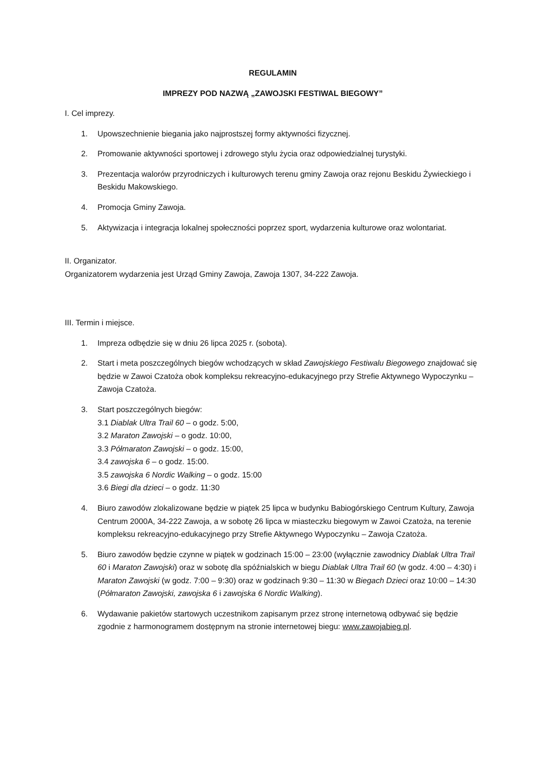REGULAMIN
IMPREZY POD NAZWĄ „ZAWOJSKI FESTIWAL BIEGOWY”
I. Cel imprezy.
1. Upowszechnienie biegania jako najprostszej formy aktywności fizycznej.
2. Promowanie aktywności sportowej i zdrowego stylu życia oraz odpowiedzialnej turystyki.
3. Prezentacja walorów przyrodniczych i kulturowych terenu gminy Zawoja oraz rejonu Beskidu Żywieckiego i Beskidu Makowskiego.
4. Promocja Gminy Zawoja.
5. Aktywizacja i integracja lokalnej społeczności poprzez sport, wydarzenia kulturowe oraz wolontariat.
II. Organizator.
Organizatorem wydarzenia jest Urząd Gminy Zawoja, Zawoja 1307, 34-222 Zawoja.
III. Termin i miejsce.
1. Impreza odbędzie się w dniu 26 lipca 2025 r. (sobota).
2. Start i meta poszczególnych biegów wchodzących w skład Zawojskiego Festiwalu Biegowego znajdować się będzie w Zawoi Czatoża obok kompleksu rekreacyjno-edukacyjnego przy Strefie Aktywnego Wypoczynku – Zawoja Czatoża.
3. Start poszczególnych biegów:
3.1 Diablak Ultra Trail 60 – o godz. 5:00,
3.2 Maraton Zawojski – o godz. 10:00,
3.3 Półmaraton Zawojski – o godz. 15:00,
3.4 zawojska 6 – o godz. 15:00.
3.5 zawojska 6 Nordic Walking – o godz. 15:00
3.6 Biegi dla dzieci – o godz. 11:30
4. Biuro zawodów zlokalizowane będzie w piątek 25 lipca w budynku Babiogórskiego Centrum Kultury, Zawoja Centrum 2000A, 34-222 Zawoja, a w sobotę 26 lipca w miasteczku biegowym w Zawoi Czatoża, na terenie kompleksu rekreacyjno-edukacyjnego przy Strefie Aktywnego Wypoczynku – Zawoja Czatoża.
5. Biuro zawodów będzie czynne w piątek w godzinach 15:00 – 23:00 (wyłącznie zawodnicy Diablak Ultra Trail 60 i Maraton Zawojski) oraz w sobotę dla spóźnialskich w biegu Diablak Ultra Trail 60 (w godz. 4:00 – 4:30) i Maraton Zawojski (w godz. 7:00 – 9:30) oraz w godzinach 9:30 – 11:30 w Biegach Dzieci oraz 10:00 – 14:30 (Półmaraton Zawojski, zawojska 6 i zawojska 6 Nordic Walking).
6. Wydawanie pakietów startowych uczestnikom zapisanym przez stronę internetową odbywać się będzie zgodnie z harmonogramem dostępnym na stronie internetowej biegu: www.zawojabieg.pl.